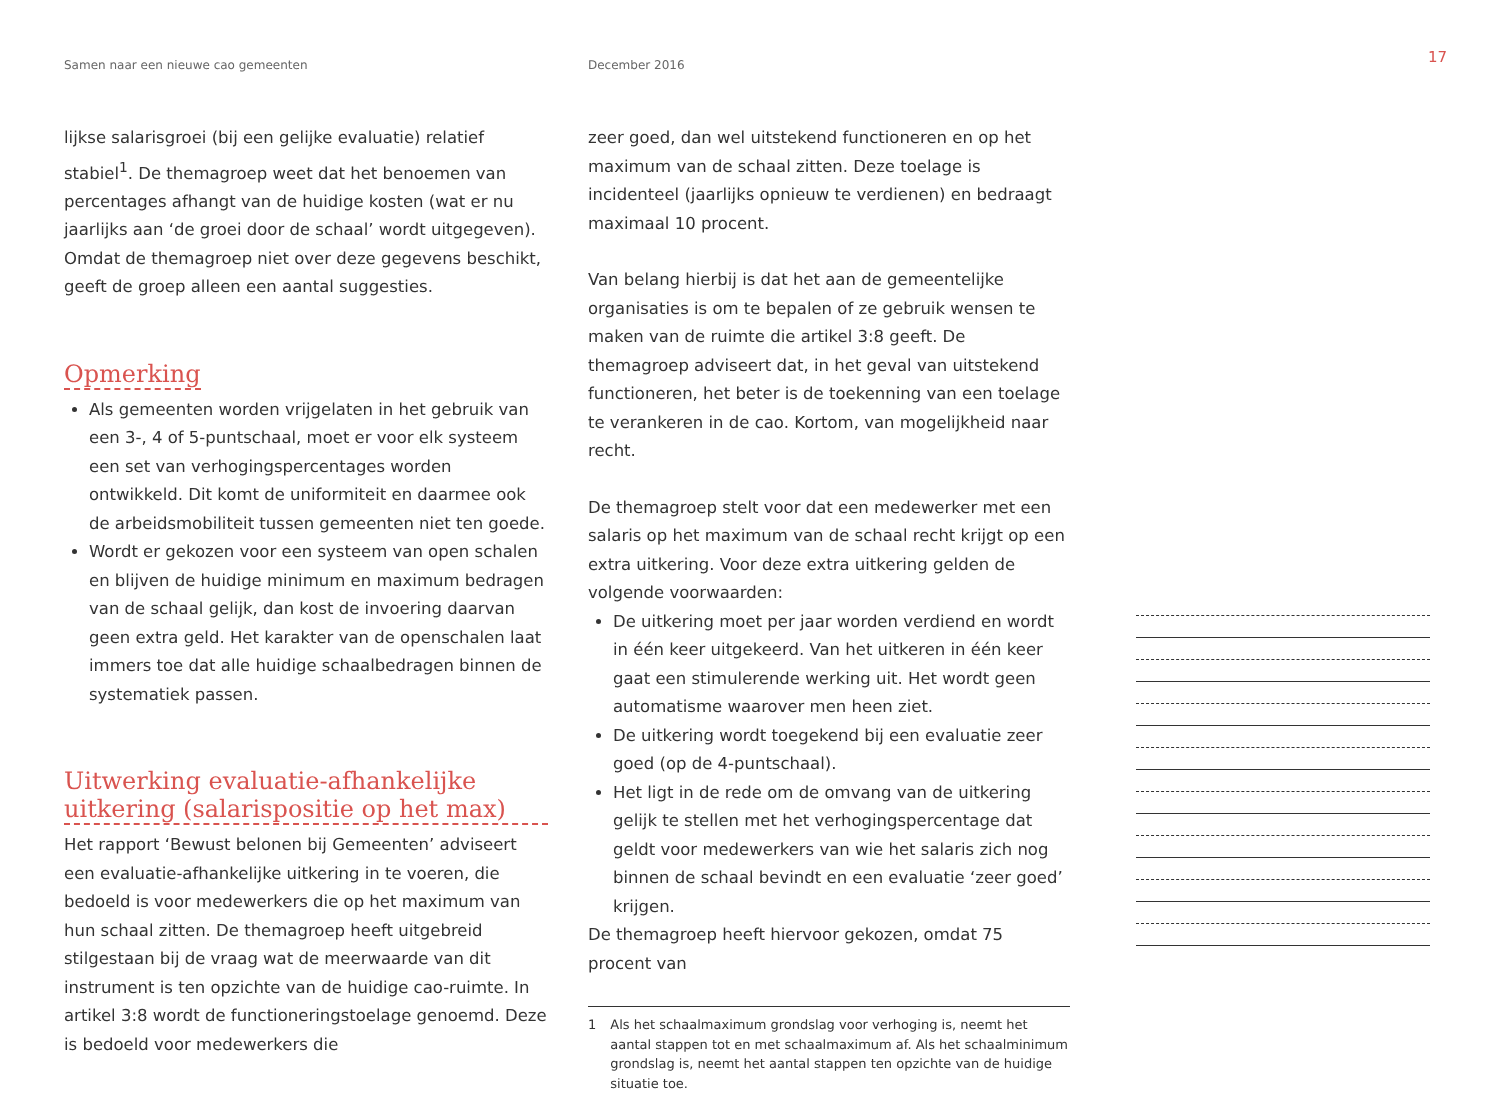Samen naar een nieuwe cao gemeenten December 2016
17
lijkse salarisgroei (bij een gelijke evaluatie) relatief stabiel<sup>1</sup>. De themagroep weet dat het benoemen van percentages afhangt van de huidige kosten (wat er nu jaarlijks aan ‘de groei door de schaal’ wordt uitgegeven). Omdat de thema­groep niet over deze gegevens beschikt, geeft de groep alleen een aantal suggesties.
Opmerking
Als gemeenten worden vrijgelaten in het gebruik van een 3-, 4 of 5-puntschaal, moet er voor elk systeem een set van verhogingspercentages worden ontwikkeld. Dit komt de uniformiteit en daarmee ook de arbeidsmobiliteit tussen gemeenten niet ten goede.
Wordt er gekozen voor een systeem van open schalen en blijven de huidige minimum en maximum bedragen van de schaal gelijk, dan kost de invoering daarvan geen extra geld. Het karakter van de openschalen laat immers toe dat alle huidige schaalbedragen binnen de systematiek passen.
Uitwerking evaluatie-afhankelijke uitkering (salarispositie op het max)
Het rapport ‘Bewust belonen bij Gemeenten’ adviseert een evaluatie-afhankelijke uitkering in te voeren, die bedoeld is voor medewerkers die op het maximum van hun schaal zitten. De themagroep heeft uitgebreid stilgestaan bij de vraag wat de meerwaarde van dit instrument is ten opzichte van de huidige cao-ruimte. In artikel 3:8 wordt de functione­ringstoelage genoemd. Deze is bedoeld voor medewerkers die
zeer goed, dan wel uitstekend functioneren en op het maximum van de schaal zitten. Deze toelage is incidenteel (jaarlijks opnieuw te verdienen) en bedraagt maximaal 10 procent.
Van belang hierbij is dat het aan de gemeentelijke organisaties is om te bepalen of ze gebruik wensen te maken van de ruimte die artikel 3:8 geeft. De themagroep adviseert dat, in het geval van uitstekend functioneren, het beter is de toekenning van een toelage te verankeren in de cao. Kortom, van mogelijkheid naar recht.
De themagroep stelt voor dat een medewerker met een salaris op het maximum van de schaal recht krijgt op een extra uitkering. Voor deze extra uitkering gelden de volgende voorwaarden:
De uitkering moet per jaar worden verdiend en wordt in één keer uitgekeerd. Van het uitkeren in één keer gaat een stimulerende werking uit. Het wordt geen automatisme waarover men heen ziet.
De uitkering wordt toegekend bij een evaluatie zeer goed (op de 4-puntschaal).
Het ligt in de rede om de omvang van de uitkering gelijk te stellen met het verhogingspercentage dat geldt voor medewerkers van wie het salaris zich nog binnen de schaal bevindt en een evaluatie ‘zeer goed’ krijgen.
De themagroep heeft hiervoor gekozen, omdat 75 procent van
1 Als het schaalmaximum grondslag voor verhoging is, neemt het aantal stappen tot en met schaalmaximum af. Als het schaalminimum grondslag is, neemt het aantal stappen ten opzichte van de huidige situatie toe.